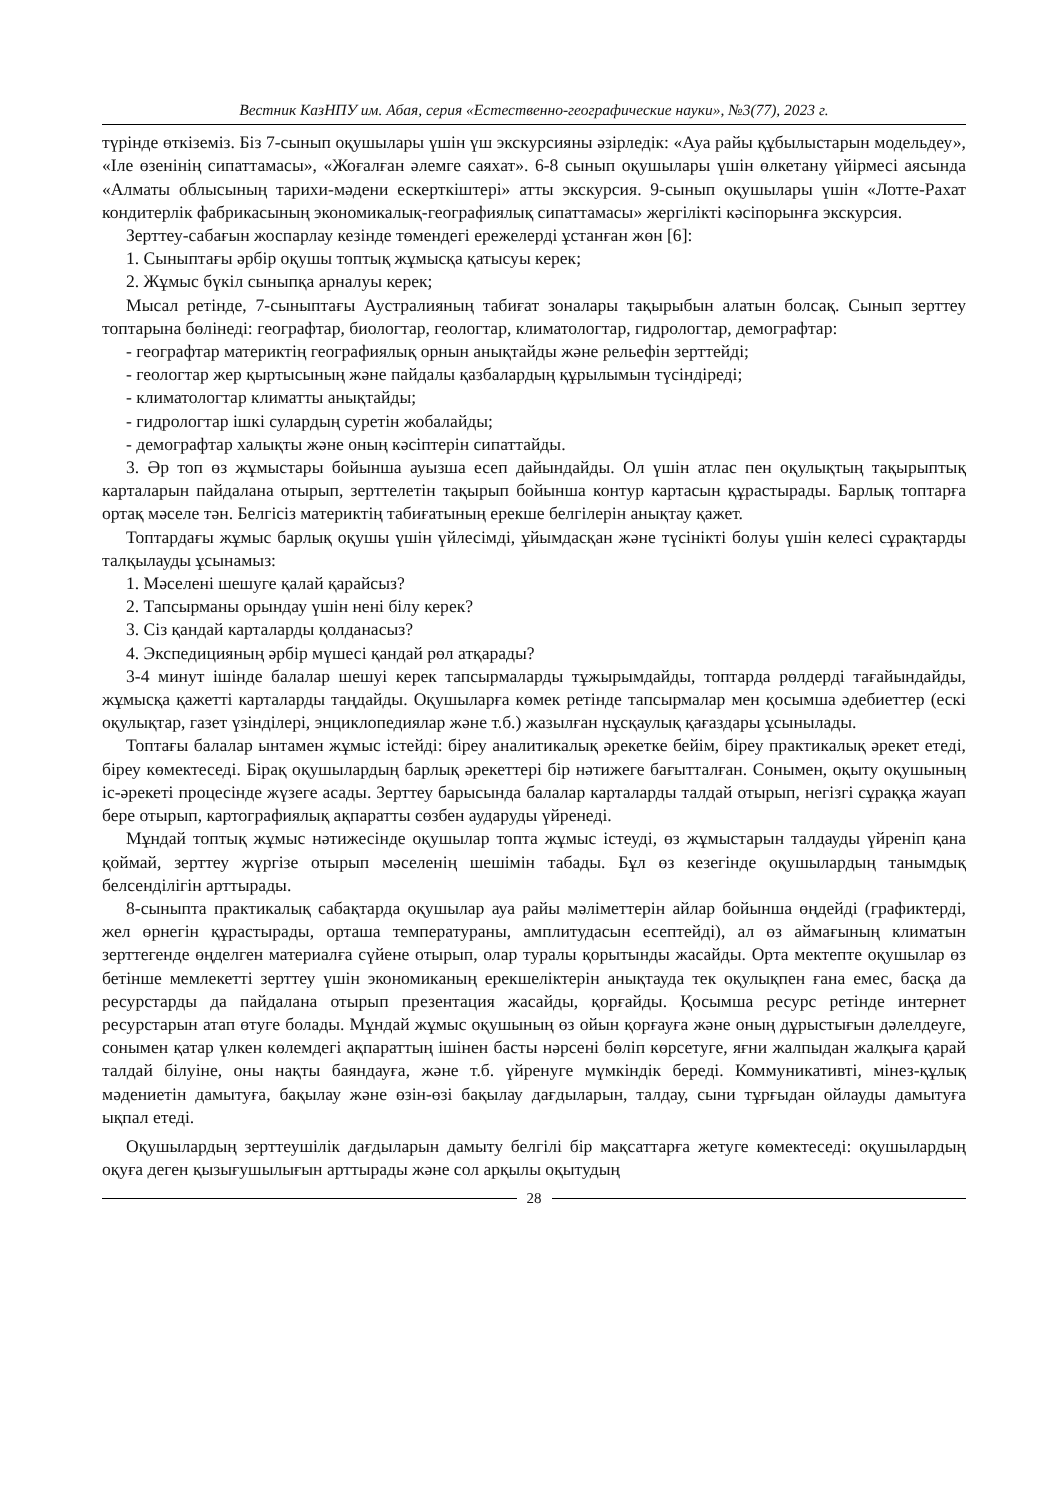Вестник КазНПУ им. Абая, серия «Естественно-географические науки», №3(77), 2023 г.
түрінде өткіземіз. Біз 7-сынып оқушылары үшін үш экскурсияны әзірледік: «Ауа райы құбылыстарын модельдеу», «Іле өзенінің сипаттамасы», «Жоғалған әлемге саяхат». 6-8 сынып оқушылары үшін өлкетану үйірмесі аясында «Алматы облысының тарихи-мәдени ескерткіштері» атты экскурсия. 9-сынып оқушылары үшін «Лотте-Рахат кондитерлік фабрикасының экономикалық-географиялық сипаттамасы» жергілікті кәсіпорынға экскурсия.
Зерттеу-сабағын жоспарлау кезінде төмендегі ережелерді ұстанған жөн [6]:
1. Сыныптағы әрбір оқушы топтық жұмысқа қатысуы керек;
2. Жұмыс бүкіл сыныпқа арналуы керек;
Мысал ретінде, 7-сыныптағы Аустралияның табиғат зоналары тақырыбын алатын болсақ. Сынып зерттеу топтарына бөлінеді: географтар, биологтар, геологтар, климатологтар, гидрологтар, демографтар:
- географтар материктің географиялық орнын анықтайды және рельефін зерттейді;
- геологтар жер қыртысының және пайдалы қазбалардың құрылымын түсіндіреді;
- климатологтар климатты анықтайды;
- гидрологтар ішкі сулардың суретін жобалайды;
- демографтар халықты және оның кәсіптерін сипаттайды.
3. Әр топ өз жұмыстары бойынша ауызша есеп дайындайды. Ол үшін атлас пен оқулықтың тақырыптық карталарын пайдалана отырып, зерттелетін тақырып бойынша контур картасын құрастырады. Барлық топтарға ортақ мәселе тән. Белгісіз материктің табиғатының ерекше белгілерін анықтау қажет.
Топтардағы жұмыс барлық оқушы үшін үйлесімді, ұйымдасқан және түсінікті болуы үшін келесі сұрақтарды талқылауды ұсынамыз:
1. Мәселені шешуге қалай қарайсыз?
2. Тапсырманы орындау үшін нені білу керек?
3. Сіз қандай карталарды қолданасыз?
4. Экспедицияның әрбір мүшесі қандай рөл атқарады?
3-4 минут ішінде балалар шешуі керек тапсырмаларды тұжырымдайды, топтарда рөлдерді тағайындайды, жұмысқа қажетті карталарды таңдайды. Оқушыларға көмек ретінде тапсырмалар мен қосымша әдебиеттер (ескі оқулықтар, газет үзінділері, энциклопедиялар және т.б.) жазылған нұсқаулық қағаздары ұсынылады.
Топтағы балалар ынтамен жұмыс істейді: біреу аналитикалық әрекетке бейім, біреу практикалық әрекет етеді, біреу көмектеседі. Бірақ оқушылардың барлық әрекеттері бір нәтижеге бағытталған. Сонымен, оқыту оқушының іс-әрекеті процесінде жүзеге асады. Зерттеу барысында балалар карталарды талдай отырып, негізгі сұраққа жауап бере отырып, картографиялық ақпаратты сөзбен аударуды үйренеді.
Мұндай топтық жұмыс нәтижесінде оқушылар топта жұмыс істеуді, өз жұмыстарын талдауды үйреніп қана қоймай, зерттеу жүргізе отырып мәселенің шешімін табады. Бұл өз кезегінде оқушылардың танымдық белсенділігін арттырады.
8-сыныпта практикалық сабақтарда оқушылар ауа райы мәліметтерін айлар бойынша өңдейді (графиктерді, жел өрнегін құрастырады, орташа температураны, амплитудасын есептейді), ал өз аймағының климатын зерттегенде өңделген материалға сүйене отырып, олар туралы қорытынды жасайды. Орта мектепте оқушылар өз бетінше мемлекетті зерттеу үшін экономиканың ерекшеліктерін анықтауда тек оқулықпен ғана емес, басқа да ресурстарды да пайдалана отырып презентация жасайды, қорғайды. Қосымша ресурс ретінде интернет ресурстарын атап өтуге болады. Мұндай жұмыс оқушының өз ойын қорғауға және оның дұрыстығын дәлелдеуге, сонымен қатар үлкен көлемдегі ақпараттың ішінен басты нәрсені бөліп көрсетуге, яғни жалпыдан жалқыға қарай талдай білуіне, оны нақты баяндауға, және т.б. үйренуге мүмкіндік береді. Коммуникативті, мінез-құлық мәдениетін дамытуға, бақылау және өзін-өзі бақылау дағдыларын, талдау, сыни тұрғыдан ойлауды дамытуға ықпал етеді.
Оқушылардың зерттеушілік дағдыларын дамыту белгілі бір мақсаттарға жетуге көмектеседі: оқушылардың оқуға деген қызығушылығын арттырады және сол арқылы оқытудың
28